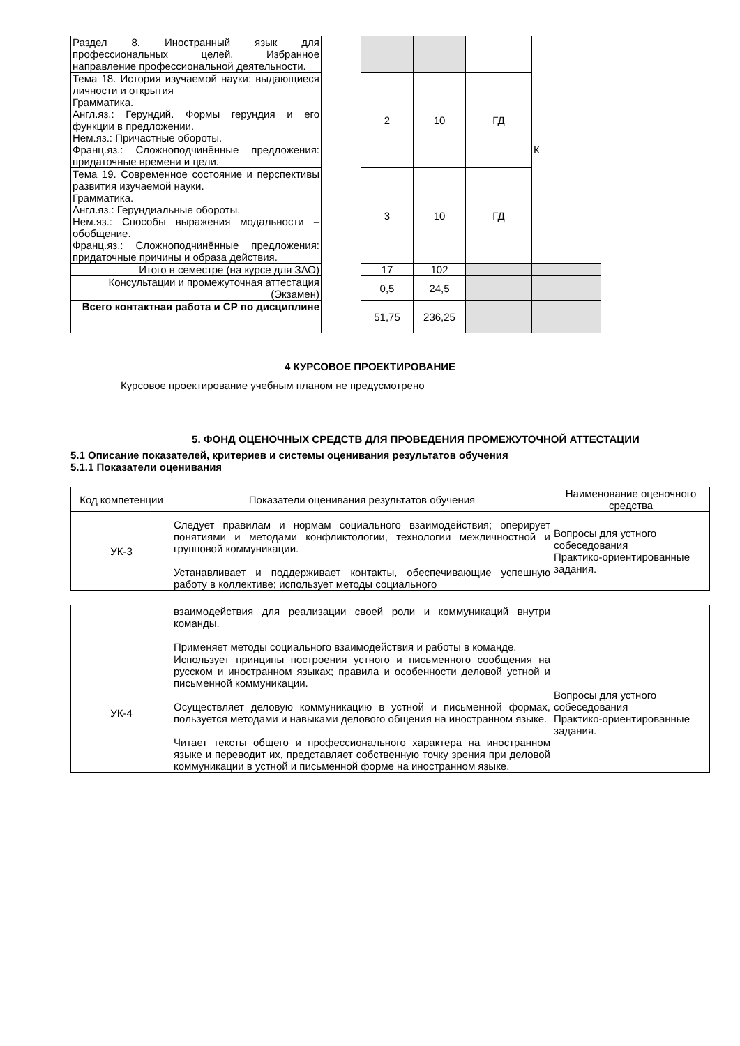| Раздел 8. Иностранный язык для профессиональных целей. Избранное направление профессиональной деятельности. | | | | | К |
| Тема 18. История изучаемой науки: выдающиеся личности и открытия Грамматика. Англ.яз.: Герундий. Формы герундия и его функции в предложении. Нем.яз.: Причастные обороты. Франц.яз.: Сложноподчинённые предложения: придаточные времени и цели. | | 2 | 10 | ГД | |
| Тема 19. Современное состояние и перспективы развития изучаемой науки. Грамматика. Англ.яз.: Герундиальные обороты. Нем.яз.: Способы выражения модальности – обобщение. Франц.яз.: Сложноподчинённые предложения: придаточные причины и образа действия. | | 3 | 10 | ГД | |
| Итого в семестре (на курсе для ЗАО) | | 17 | 102 | | |
| Консультации и промежуточная аттестация (Экзамен) | | 0,5 | 24,5 | | |
| Всего контактная работа и СР по дисциплине | | 51,75 | 236,25 | | |
4 КУРСОВОЕ ПРОЕКТИРОВАНИЕ
Курсовое проектирование учебным планом не предусмотрено
5. ФОНД ОЦЕНОЧНЫХ СРЕДСТВ ДЛЯ ПРОВЕДЕНИЯ ПРОМЕЖУТОЧНОЙ АТТЕСТАЦИИ
5.1 Описание показателей, критериев и системы оценивания результатов обучения
5.1.1 Показатели оценивания
| Код компетенции | Показатели оценивания результатов обучения | Наименование оценочного средства |
| --- | --- | --- |
| УК-3 | Следует правилам и нормам социального взаимодействия; оперирует понятиями и методами конфликтологии, технологии межличностной и групповой коммуникации. Устанавливает и поддерживает контакты, обеспечивающие успешную работу в коллективе; использует методы социального | Вопросы для устного собеседования Практико-ориентированные задания. |
| | взаимодействия для реализации своей роли и коммуникаций внутри команды. Применяет методы социального взаимодействия и работы в команде. | |
| УК-4 | Использует принципы построения устного и письменного сообщения на русском и иностранном языках; правила и особенности деловой устной и письменной коммуникации. Осуществляет деловую коммуникацию в устной и письменной формах, пользуется методами и навыками делового общения на иностранном языке. Читает тексты общего и профессионального характера на иностранном языке и переводит их, представляет собственную точку зрения при деловой коммуникации в устной и письменной форме на иностранном языке. | Вопросы для устного собеседования Практико-ориентированные задания. |